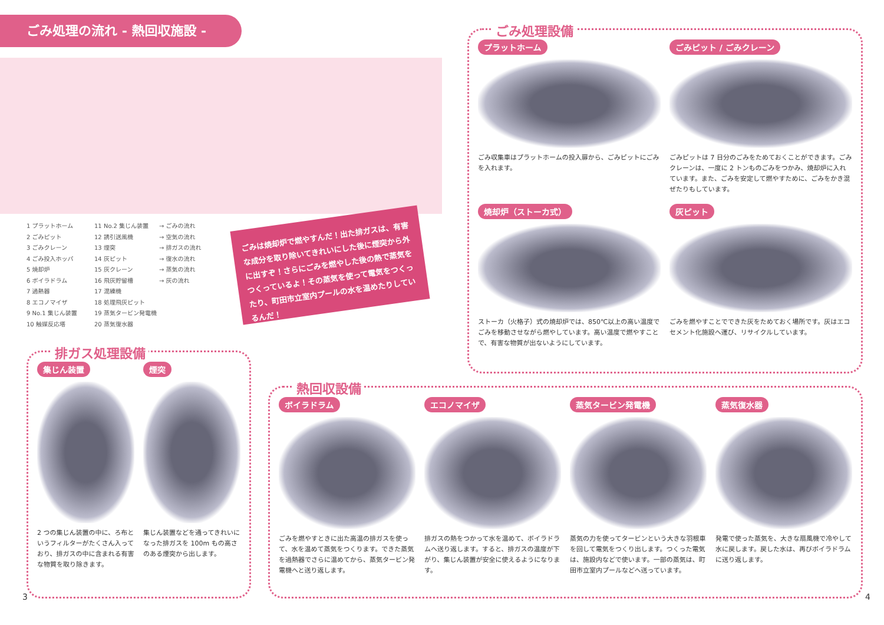ごみ処理の流れ - 熱回収施設 -
1 プラットホーム 11 No.2 集じん装置 → ごみの流れ 2 ごみピット 12 誘引送風機 → 空気の流れ 3 ごみクレーン 13 煙突 → 排ガスの流れ 4 ごみ投入ホッパ 14 灰ピット → 復水の流れ 5 焼却炉 15 灰クレーン → 蒸気の流れ 6 ボイラドラム 16 飛灰貯留槽 → 灰の流れ 7 過熱器 17 混練機 8 エコノマイザ 18 処理飛灰ピット 9 No.1 集じん装置 19 蒸気タービン発電機 10 触媒反応塔 20 蒸気復水器
ごみは焼却炉で燃やすんだ！出た排ガスは、有害な成分を取り除いてきれいにした後に煙突から外に出すぞ！さらにごみを燃やした後の熱で蒸気をつくっているよ！その蒸気を使って電気をつくったり、町田市立室内プールの水を温めたりしているんだ！
ごみ処理設備
プラットホーム
ごみ収集車はプラットホームの投入扉から、ごみピットにごみを入れます。
ごみピット / ごみクレーン
ごみピットは 7 日分のごみをためておくことができます。ごみクレーンは、一度に 2 トンものごみをつかみ、焼却炉に入れています。また、ごみを安定して燃やすために、ごみをかき混ぜたりもしています。
焼却炉（ストーカ式）
ストーカ（火格子）式の焼却炉では、850℃以上の高い温度でごみを移動させながら燃やしています。高い温度で燃やすことで、有害な物質が出ないようにしています。
灰ピット
ごみを燃やすことでできた灰をためておく場所です。灰はエコセメント化施設へ運び、リサイクルしています。
排ガス処理設備
集じん装置
2 つの集じん装置の中に、ろ布というフィルターがたくさん入っており、排ガスの中に含まれる有害な物質を取り除きます。
煙突
集じん装置などを通ってきれいになった排ガスを 100m もの高さのある煙突から出します。
熱回収設備
ボイラドラム
ごみを燃やすときに出た高温の排ガスを使って、水を温めて蒸気をつくります。できた蒸気を過熱器でさらに温めてから、蒸気タービン発電機へと送り返します。
エコノマイザ
排ガスの熱をつかって水を温めて、ボイラドラムへ送り返します。すると、排ガスの温度が下がり、集じん装置が安全に使えるようになります。
蒸気タービン発電機
蒸気の力を使ってタービンという大きな羽根車を回して電気をつくり出します。つくった電気は、施設内などで使います。一部の蒸気は、町田市立室内プールなどへ送っています。
蒸気復水器
発電で使った蒸気を、大きな扇風機で冷やして水に戻します。戻した水は、再びボイラドラムに送り返します。
3 4